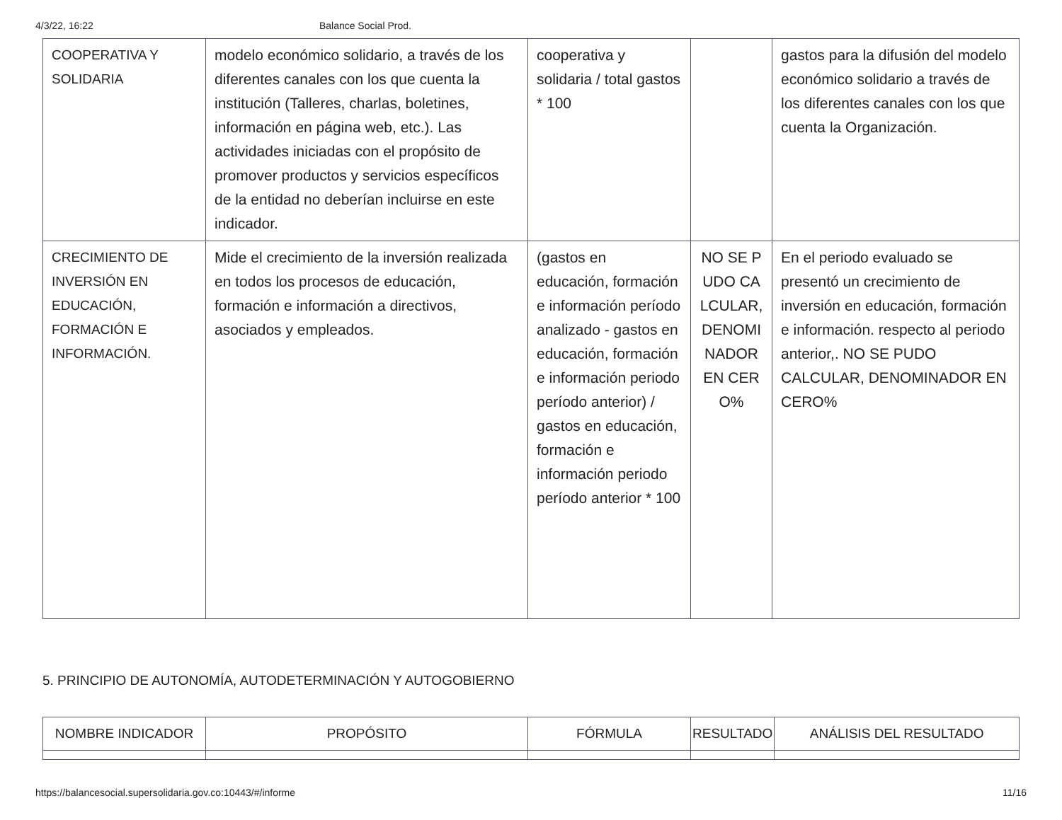4/3/22, 16:22 Balance Social Prod.
| COOPERATIVA Y SOLIDARIA | modelo económico solidario, a través de los diferentes canales con los que cuenta la institución (Talleres, charlas, boletines, información en página web, etc.). Las actividades iniciadas con el propósito de promover productos y servicios específicos de la entidad no deberían incluirse en este indicador. | cooperativa y solidaria / total gastos * 100 | | gastos para la difusión del modelo económico solidario a través de los diferentes canales con los que cuenta la Organización. |
| CRECIMIENTO DE INVERSIÓN EN EDUCACIÓN, FORMACIÓN E INFORMACIÓN. | Mide el crecimiento de la inversión realizada en todos los procesos de educación, formación e información a directivos, asociados y empleados. | (gastos en educación, formación e información período analizado - gastos en educación, formación e información periodo período anterior) / gastos en educación, formación e información periodo período anterior * 100 | NO SE PUDO CALCULAR, DENOMINADOR EN CERO% | En el periodo evaluado se presentó un crecimiento de inversión en educación, formación e información. respecto al periodo anterior,. NO SE PUDO CALCULAR, DENOMINADOR EN CERO% |
5. PRINCIPIO DE AUTONOMÍA, AUTODETERMINACIÓN Y AUTOGOBIERNO
| NOMBRE INDICADOR | PROPÓSITO | FÓRMULA | RESULTADO | ANÁLISIS DEL RESULTADO |
| --- | --- | --- | --- | --- |
https://balancesocial.supersolidaria.gov.co:10443/#/informe 11/16